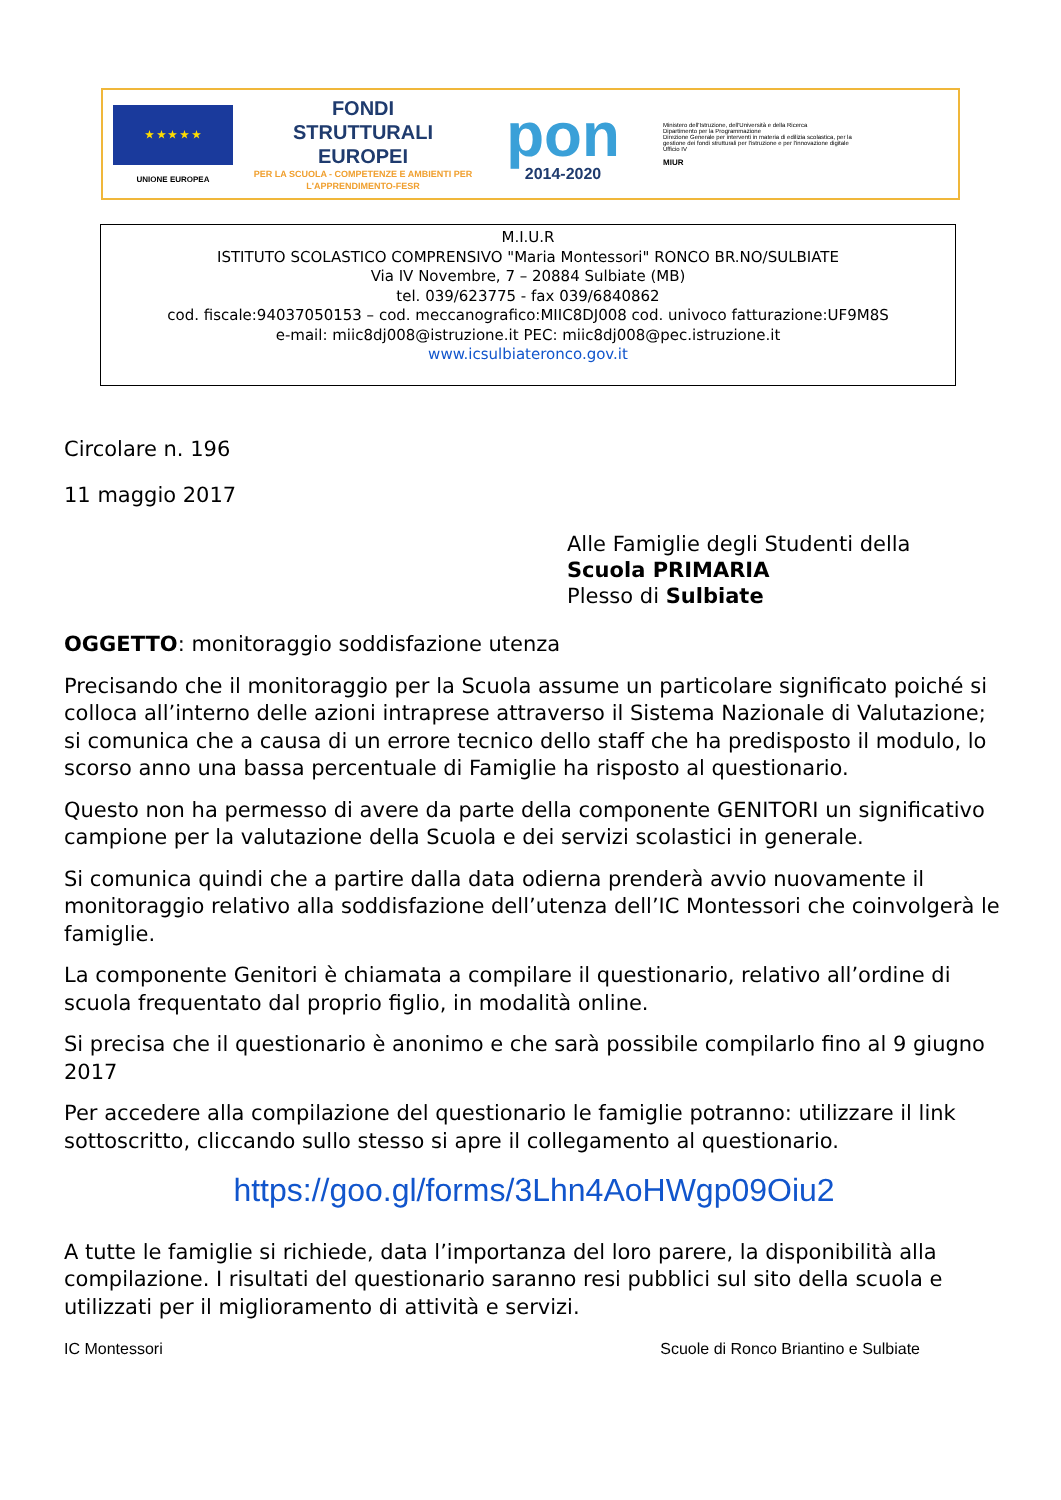★ ★ ★ ★ ★
UNIONE EUROPEA
FONDI
STRUTTURALI
EUROPEI
PER LA SCUOLA - COMPETENZE E AMBIENTI PER L'APPRENDIMENTO-FESR
pon
2014-2020
Ministero dell'Istruzione, dell'Università e della Ricerca
Dipartimento per la Programmazione
Direzione Generale per interventi in materia di edilizia scolastica, per la gestione dei fondi strutturali per l'istruzione e per l'innovazione digitale
Ufficio IV
MIUR
M.I.U.R
ISTITUTO SCOLASTICO COMPRENSIVO "Maria Montessori" RONCO BR.NO/SULBIATE
Via IV Novembre, 7 – 20884 Sulbiate (MB)
tel. 039/623775 - fax 039/6840862
cod. fiscale:94037050153 – cod. meccanografico:MIIC8DJ008 cod. univoco fatturazione:UF9M8S
e-mail: miic8dj008@istruzione.it PEC: miic8dj008@pec.istruzione.it
www.icsulbiateronco.gov.it
Circolare n. 196
11 maggio 2017
Alle Famiglie degli Studenti della
Scuola PRIMARIA
Plesso di Sulbiate
OGGETTO: monitoraggio soddisfazione utenza
Precisando che il monitoraggio per la Scuola assume un particolare significato poiché si colloca all’interno delle azioni intraprese attraverso il Sistema Nazionale di Valutazione; si comunica che a causa di un errore tecnico dello staff che ha predisposto il modulo, lo scorso anno una bassa percentuale di Famiglie ha risposto al questionario.
Questo non ha permesso di avere da parte della componente GENITORI un significativo campione per la valutazione della Scuola e dei servizi scolastici in generale.
Si comunica quindi che a partire dalla data odierna prenderà avvio nuovamente il monitoraggio relativo alla soddisfazione dell’utenza dell’IC Montessori che coinvolgerà le famiglie.
La componente Genitori è chiamata a compilare il questionario, relativo all’ordine di scuola frequentato dal proprio figlio, in modalità online.
Si precisa che il questionario è anonimo e che sarà possibile compilarlo fino al 9 giugno 2017
Per accedere alla compilazione del questionario le famiglie potranno: utilizzare il link sottoscritto, cliccando sullo stesso si apre il collegamento al questionario.
https://goo.gl/forms/3Lhn4AoHWgp09Oiu2
A tutte le famiglie si richiede, data l’importanza del loro parere, la disponibilità alla compilazione. I risultati del questionario saranno resi pubblici sul sito della scuola e utilizzati per il miglioramento di attività e servizi.
IC Montessori Scuole di Ronco Briantino e Sulbiate